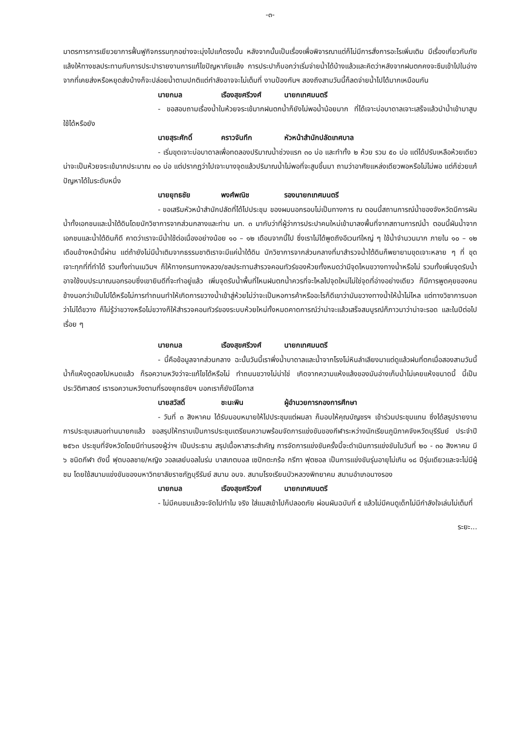-๓-
มาตรการการเยียวยาการฟื้นฟูกิจกรรมทุกอย่างจะมุ่งไปแก้ตรงนั้น หลังจากนั้นเป็นเรื่องเพื่อพิจารณาแต่ก็ไม่มีการสั่งการอะไรเพิ่มเติม มีเรื่องเกี่ยวกับภัยแล้งให้ทางชลประทานกับการประปารายงานการแก้ไขปัญหาภัยแล้ง การประปาก็บอกว่าเริ่มจ่ายน้ำได้บ้างแล้วและคิดว่าหลังจากฝนตกคงจะซึมเข้าไปในอ่าง จากที่เคยส่งหรือหยุดส่งบ้างก็จะปล่อยน้ำตามปกติแต่กำลังอาจจะไม่เต็มที่ งานป้องกันฯ สองถึงสามวันนี้ก็ลดจ่ายน้ำไปได้มากเหมือนกัน
นายกมล เรืองสุขศรีวงศ์ นายกเทศมนตรี
- ขอสอบถามเรื่องน้ำในห้วยจระเข้มากฝนตกน้ำก็ยังไม่พอน้ำน้อยมาก ที่ได้เจาะบ่อบาดาลเจาะเสร็จแล้วนำน้ำเข้ามาสูบใช้ได้หรือยัง
นายสุระศักดิ์ คราวจันทึก หัวหน้าสำนักปลัดเทศบาล
- เริ่มขุดเจาะบ่อบาดาลเพื่อทดลองปริมาณน้ำช่วงแรก ๓๐ บ่อ และทำทั้ง ๒ ห้วย รวม ๕๐ บ่อ แต่ได้ปรับเหลือห้วยเดียวน่าจะเป็นห้วยจระเข้มากประมาณ ๓๐ บ่อ แต่ปรากฏว่าไปเจาะบางจุดแล้วปริมาณน้ำไม่พอที่จะสูบขึ้นมา ถามว่าอาศัยแหล่งเดียวพอหรือไม่ไม่พอ แต่ก็ช่วยแก้ปัญหาได้ในระดับหนึ่ง
นายยุทธชัย พงศ์พณิช รองนายกเทศมนตรี
- ขอเสริมหัวหน้าสำนักปลัดที่ได้ไปประชุม ของผมนอกรอบไม่เป็นทางการ ณ ตอนนี้สถานการณ์น้ำของจังหวัดมีการผันน้ำทั้งเอกชนและน้ำใต้ดินโดยนักวิชาการจากส่วนกลางและท่าน มท. ๓ มากับว่าที่ผู้ว่าการประปาคนใหม่เข้ามาลงพื้นที่จากสถานการณ์น้ำ ตอนนี้ผันน้ำจากเอกชนและน้ำใต้ดินก็ดี คาดว่าเราจะมีน้ำใช้ต่อเนื่องอย่างน้อย ๑๐ – ๑๒ เดือนจากนี้ไป ซึ่งเราไม่ได้พูดถึงอีเวนท์ใหญ่ ๆ ใช้น้ำจำนวนมาก ภายใน ๑๐ – ๑๒ เดือนข้างหน้านี้ผ่าน แต่ถ้ายังไม่มีน้ำเติมจากธรรมชาติเราจะมีแค่น้ำใต้ดิน นักวิชาการจากส่วนกลางที่มาสำรวจน้ำใต้ดินก็พยายามขุดเจาะหลาย ๆ ที่ ขุดเจาะทุกที่ที่ทำได้ รวมทั้งท่านเนวินฯ ก็ให้ทางกรมทางหลวง/ชลประทานสำรวจคอนทัวร์ของห้วยทั้งหมดว่ามีจุดไหนขวางทางน้ำหรือไม่ รวมทั้งเพิ่มจุดรับน้ำอาจใช้งบประมาณนอกรอบซึ่งเขายินดีที่จะทำอยู่แล้ว เพิ่มจุดรับน้ำพื้นที่ไหนฝนตกน้ำควรที่จะไหลไปจุดใหม่ไม่ใช่จุดที่อ่างอย่างเดียว ก็มีการพูดคุยของคนข้างนอกว่าเป็นไปได้หรือไม่การทำถนนทำให้เกิดการขวางน้ำเข้าสู่ห้วยไม่ว่าจะเป็นหอการค้าหรืออะไรก็ดีเขาว่ามันขวางทางน้ำให้น้ำไม่ไหล แต่ทางวิชาการบอกว่าไม่ได้ขวาง ก็ไม่รู้ว่าขวางหรือไม่ขวางก็ให้สำรวจคอนทัวร์ของระบบห้วยใหม่ทั้งหมดคาดการณ์ว่าน่าจะแล้วเสร็จสมบูรณ์ก็ภาวนาว่าน่าจะรอด และในปีต่อไปเรื่อย ๆ
นายกมล เรืองสุขศรีวงศ์ นายกเทศมนตรี
- นี้คือข้อมูลจากส่วนกลาง ฉะนั้นวันนี้เราพึ่งน้ำบาดาลและน้ำจากโรงโม่หินลำเลียงมาแต่ดูแล้วฝนที่ตกเมื่อสองสามวันนี้น้ำก็แห้งดูดลงไปหมดแล้ว ก็รอความหวังว่าจะแก้ไขได้หรือไม่ ทำถนนขวางไม่น่าใช่ เกิดจากความแห้งแล้งของมันอ่างเก็บน้ำไม่เคยแห้งขนาดนี้ นี้เป็นประวัติศาสตร์ เรารอความหวังตามที่รองยุทธชัยฯ บอกเราก็ยังมีโอกาส
นายสวัสดิ์ ชะนะพิน ผู้อำนวยการกองการศึกษา
- วันที่ ๓ สิงหาคม ได้รับมอบหมายให้ไปประชุมแต่ผมลา ก็มอบให้คุณบัญชรฯ เข้าร่วมประชุมแทน ซึ่งได้สรุปรายงานการประชุมเสนอท่านนายกแล้ว ขอสรุปให้ทราบเป็นการประชุมเตรียมความพร้อมจัดการแข่งขันของกีฬาระหว่างนักเรียนภูมิภาคจังหวัดบุรีรัมย์ ประจำปี ๒๕๖๓ ประชุมที่จังหวัดโดยมีท่านรองผู้ว่าฯ เป็นประธาน สรุปเนื้อหาสาระสำคัญ การจัดการแข่งขันครั้งนี้จะดำเนินการแข่งขันในวันที่ ๒๐ - ๓๐ สิงหาคม มี ๖ ชนิดกีฬา ดังนี้ ฟุตบอลชาย/หญิง วอลเลย์บอลในร่ม บาสเกตบอล เซปักตะกร้อ กรีฑา ฟุตซอล เป็นการแข่งขันรุ่นอายุไม่เกิน ๑๘ ปีรุ่นเดียวและจะไม่มีผู้ชม โดยใช้สนามแข่งขันของมหาวิทยาลัยราชภัฏบุรีรัมย์ สนาม อบจ. สนามโรงเรียนบัวหลวงพิทยาคม สนามอำเภอนางรอง
นายกมล เรืองสุขศรีวงศ์ นายกเทศมนตรี
- ไม่มีคนชมแล้วจะจัดไปทำไม จริง ใส่แมสเข้าไปก็ปลอดภัย ผ่อนผันฉบับที่ ๕ แล้วไม่มีคนดูเด็กไม่มีกำลังใจเล่นไม่เต็มที่
ระยะ...